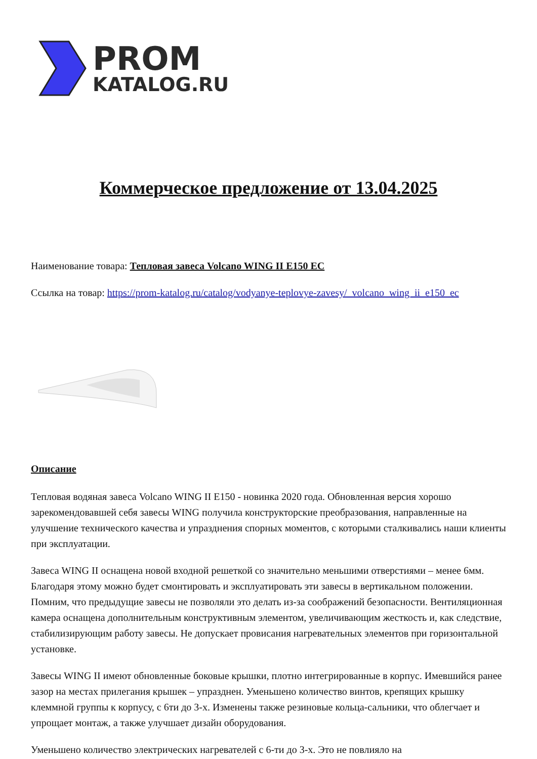PROM
KATALOG.RU
Коммерческое предложение от 13.04.2025
Наименование товара: Тепловая завеса Volcano WING II E150 EC
Ссылка на товар: https://prom-katalog.ru/catalog/vodyanye-teplovye-zavesy/_volcano_wing_ii_e150_ec
Описание
Тепловая водяная завеса Volcano WING II E150 - новинка 2020 года. Обновленная версия хорошо зарекомендовавшей себя завесы WING получила конструкторские преобразования, направленные на улучшение технического качества и упразднения спорных моментов, с которыми сталкивались наши клиенты при эксплуатации.
Завеса WING II оснащена новой входной решеткой со значительно меньшими отверстиями – менее 6мм. Благодаря этому можно будет смонтировать и эксплуатировать эти завесы в вертикальном положении. Помним, что предыдущие завесы не позволяли это делать из-за соображений безопасности. Вентиляционная камера оснащена дополнительным конструктивным элементом, увеличивающим жесткость и, как следствие, стабилизирующим работу завесы. Не допускает провисания нагревательных элементов при горизонтальной установке.
Завесы WING II имеют обновленные боковые крышки, плотно интегрированные в корпус. Имевшийся ранее зазор на местах прилегания крышек – упразднен. Уменьшено количество винтов, крепящих крышку клеммной группы к корпусу, с 6ти до 3-х. Изменены также резиновые кольца-сальники, что облегчает и упрощает монтаж, а также улучшает дизайн оборудования.
Уменьшено количество электрических нагревателей с 6-ти до 3-х. Это не повлияло на